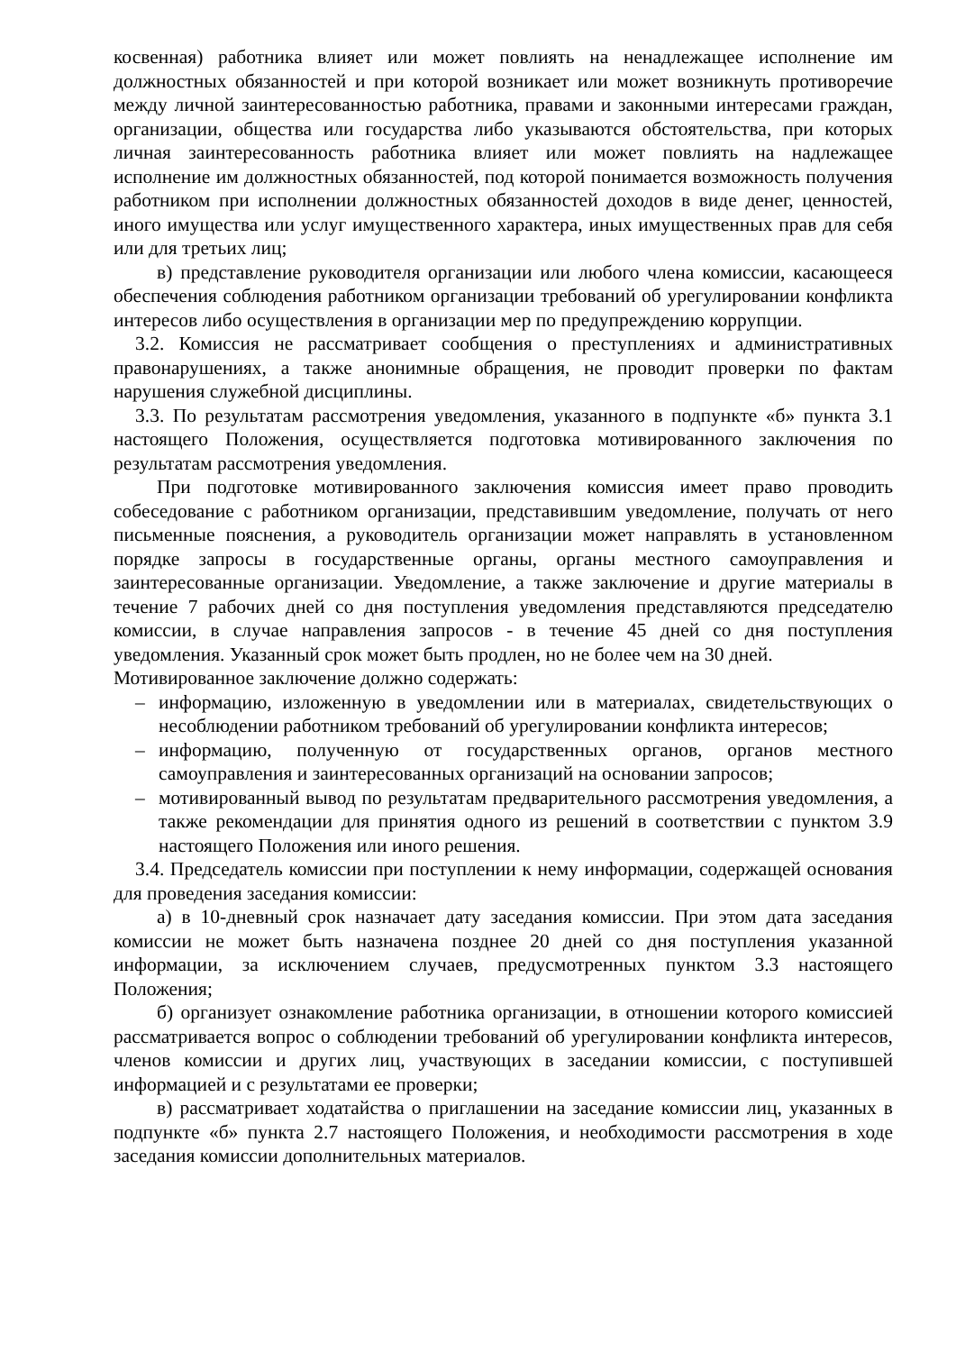косвенная) работника влияет или может повлиять на ненадлежащее исполнение им должностных обязанностей и при которой возникает или может возникнуть противоречие между личной заинтересованностью работника, правами и законными интересами граждан, организации, общества или государства либо указываются обстоятельства, при которых личная заинтересованность работника влияет или может повлиять на надлежащее исполнение им должностных обязанностей, под которой понимается возможность получения работником при исполнении должностных обязанностей доходов в виде денег, ценностей, иного имущества или услуг имущественного характера, иных имущественных прав для себя или для третьих лиц;
в) представление руководителя организации или любого члена комиссии, касающееся обеспечения соблюдения работником организации требований об урегулировании конфликта интересов либо осуществления в организации мер по предупреждению коррупции.
3.2. Комиссия не рассматривает сообщения о преступлениях и административных правонарушениях, а также анонимные обращения, не проводит проверки по фактам нарушения служебной дисциплины.
3.3. По результатам рассмотрения уведомления, указанного в подпункте «б» пункта 3.1 настоящего Положения, осуществляется подготовка мотивированного заключения по результатам рассмотрения уведомления.
При подготовке мотивированного заключения комиссия имеет право проводить собеседование с работником организации, представившим уведомление, получать от него письменные пояснения, а руководитель организации может направлять в установленном порядке запросы в государственные органы, органы местного самоуправления и заинтересованные организации. Уведомление, а также заключение и другие материалы в течение 7 рабочих дней со дня поступления уведомления представляются председателю комиссии, в случае направления запросов - в течение 45 дней со дня поступления уведомления. Указанный срок может быть продлен, но не более чем на 30 дней.
Мотивированное заключение должно содержать:
– информацию, изложенную в уведомлении или в материалах, свидетельствующих о несоблюдении работником требований об урегулировании конфликта интересов;
– информацию, полученную от государственных органов, органов местного самоуправления и заинтересованных организаций на основании запросов;
– мотивированный вывод по результатам предварительного рассмотрения уведомления, а также рекомендации для принятия одного из решений в соответствии с пунктом 3.9 настоящего Положения или иного решения.
3.4. Председатель комиссии при поступлении к нему информации, содержащей основания для проведения заседания комиссии:
а) в 10-дневный срок назначает дату заседания комиссии. При этом дата заседания комиссии не может быть назначена позднее 20 дней со дня поступления указанной информации, за исключением случаев, предусмотренных пунктом 3.3 настоящего Положения;
б) организует ознакомление работника организации, в отношении которого комиссией рассматривается вопрос о соблюдении требований об урегулировании конфликта интересов, членов комиссии и других лиц, участвующих в заседании комиссии, с поступившей информацией и с результатами ее проверки;
в) рассматривает ходатайства о приглашении на заседание комиссии лиц, указанных в подпункте «б» пункта 2.7 настоящего Положения, и необходимости рассмотрения в ходе заседания комиссии дополнительных материалов.